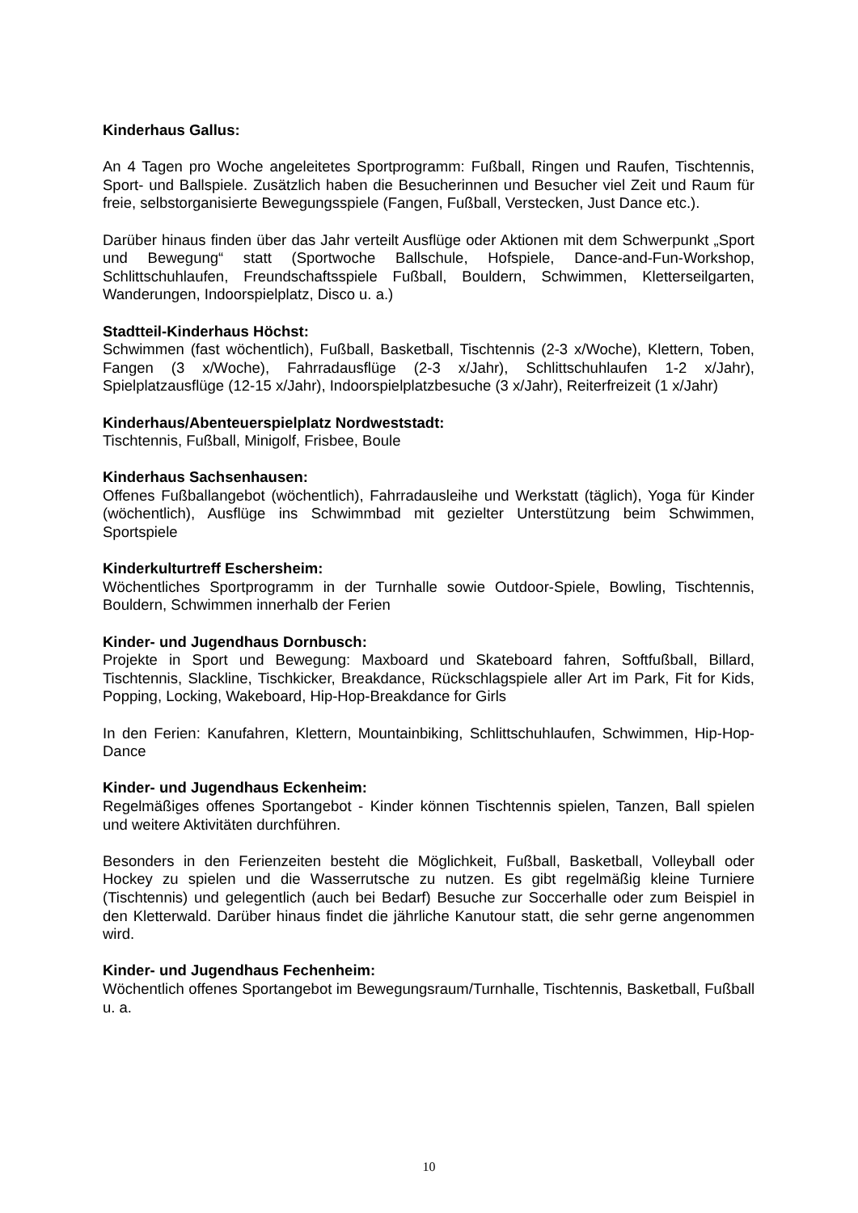Kinderhaus Gallus:
An 4 Tagen pro Woche angeleitetes Sportprogramm: Fußball, Ringen und Raufen, Tischtennis, Sport- und Ballspiele. Zusätzlich haben die Besucherinnen und Besucher viel Zeit und Raum für freie, selbstorganisierte Bewegungsspiele (Fangen, Fußball, Verstecken, Just Dance etc.).
Darüber hinaus finden über das Jahr verteilt Ausflüge oder Aktionen mit dem Schwerpunkt „Sport und Bewegung“ statt (Sportwoche Ballschule, Hofspiele, Dance-and-Fun-Workshop, Schlittschuhlaufen, Freundschaftsspiele Fußball, Bouldern, Schwimmen, Kletterseilgarten, Wanderungen, Indoorspielplatz, Disco u. a.)
Stadtteil-Kinderhaus Höchst:
Schwimmen (fast wöchentlich), Fußball, Basketball, Tischtennis (2-3 x/Woche), Klettern, Toben, Fangen (3 x/Woche), Fahrradausflüge (2-3 x/Jahr), Schlittschuhlaufen 1-2 x/Jahr), Spielplatzausflüge (12-15 x/Jahr), Indoorspielplatzbesuche (3 x/Jahr), Reiterfreizeit (1 x/Jahr)
Kinderhaus/Abenteuerspielplatz Nordweststadt:
Tischtennis, Fußball, Minigolf, Frisbee, Boule
Kinderhaus Sachsenhausen:
Offenes Fußballangebot (wöchentlich), Fahrradausleihe und Werkstatt (täglich), Yoga für Kinder (wöchentlich), Ausflüge ins Schwimmbad mit gezielter Unterstützung beim Schwimmen, Sportspiele
Kinderkulturtreff Eschersheim:
Wöchentliches Sportprogramm in der Turnhalle sowie Outdoor-Spiele, Bowling, Tischtennis, Bouldern, Schwimmen innerhalb der Ferien
Kinder- und Jugendhaus Dornbusch:
Projekte in Sport und Bewegung: Maxboard und Skateboard fahren, Softfußball, Billard, Tischtennis, Slackline, Tischkicker, Breakdance, Rückschlagspiele aller Art im Park, Fit for Kids, Popping, Locking, Wakeboard, Hip-Hop-Breakdance for Girls
In den Ferien: Kanufahren, Klettern, Mountainbiking, Schlittschuhlaufen, Schwimmen, Hip-Hop-Dance
Kinder- und Jugendhaus Eckenheim:
Regelmäßiges offenes Sportangebot - Kinder können Tischtennis spielen, Tanzen, Ball spielen und weitere Aktivitäten durchführen.
Besonders in den Ferienzeiten besteht die Möglichkeit, Fußball, Basketball, Volleyball oder Hockey zu spielen und die Wasserrutsche zu nutzen. Es gibt regelmäßig kleine Turniere (Tischtennis) und gelegentlich (auch bei Bedarf) Besuche zur Soccerhalle oder zum Beispiel in den Kletterwald. Darüber hinaus findet die jährliche Kanutour statt, die sehr gerne angenommen wird.
Kinder- und Jugendhaus Fechenheim:
Wöchentlich offenes Sportangebot im Bewegungsraum/Turnhalle, Tischtennis, Basketball, Fußball u. a.
10